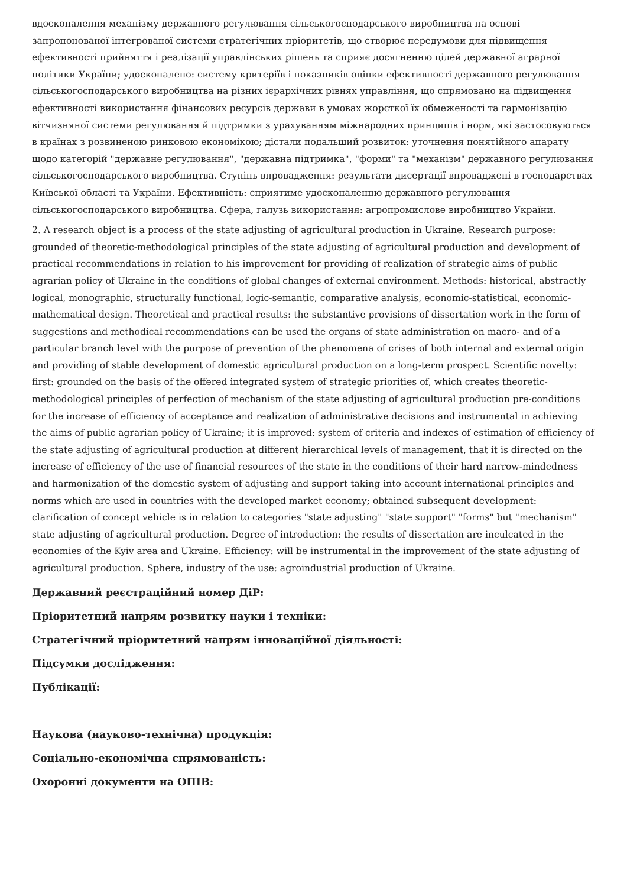вдосконалення механізму державного регулювання сільськогосподарського виробництва на основі запропонованої інтегрованої системи стратегічних пріоритетів, що створює передумови для підвищення ефективності прийняття і реалізації управлінських рішень та сприяє досягненню цілей державної аграрної політики України; удосконалено: систему критеріїв і показників оцінки ефективності державного регулювання сільськогосподарського виробництва на різних ієрархічних рівнях управління, що спрямовано на підвищення ефективності використання фінансових ресурсів держави в умовах жорсткої їх обмеженості та гармонізацію вітчизняної системи регулювання й підтримки з урахуванням міжнародних принципів і норм, які застосовуються в країнах з розвиненою ринковою економікою; дістали подальший розвиток: уточнення понятійного апарату щодо категорій "державне регулювання", "державна підтримка", "форми" та "механізм" державного регулювання сільськогосподарського виробництва. Ступінь впровадження: результати дисертації впроваджені в господарствах Київської області та України. Ефективність: сприятиме удосконаленню державного регулювання сільськогосподарського виробництва. Сфера, галузь використання: агропромислове виробництво України.
2. A research object is a process of the state adjusting of agricultural production in Ukraine. Research purpose: grounded of theoretic-methodological principles of the state adjusting of agricultural production and development of practical recommendations in relation to his improvement for providing of realization of strategic aims of public agrarian policy of Ukraine in the conditions of global changes of external environment. Methods: historical, abstractly logical, monographic, structurally functional, logic-semantic, comparative analysis, economic-statistical, economic-mathematical design. Theoretical and practical results: the substantive provisions of dissertation work in the form of suggestions and methodical recommendations can be used the organs of state administration on macro- and of a particular branch level with the purpose of prevention of the phenomena of crises of both internal and external origin and providing of stable development of domestic agricultural production on a long-term prospect. Scientific novelty: first: grounded on the basis of the offered integrated system of strategic priorities of, which creates theoretic-methodological principles of perfection of mechanism of the state adjusting of agricultural production pre-conditions for the increase of efficiency of acceptance and realization of administrative decisions and instrumental in achieving the aims of public agrarian policy of Ukraine; it is improved: system of criteria and indexes of estimation of efficiency of the state adjusting of agricultural production at different hierarchical levels of management, that it is directed on the increase of efficiency of the use of financial resources of the state in the conditions of their hard narrow-mindedness and harmonization of the domestic system of adjusting and support taking into account international principles and norms which are used in countries with the developed market economy; obtained subsequent development: clarification of concept vehicle is in relation to categories "state adjusting" "state support" "forms" but "mechanism" state adjusting of agricultural production. Degree of introduction: the results of dissertation are inculcated in the economies of the Kyiv area and Ukraine. Efficiency: will be instrumental in the improvement of the state adjusting of agricultural production. Sphere, industry of the use: agroindustrial production of Ukraine.
Державний реєстраційний номер ДіР:
Пріоритетний напрям розвитку науки і техніки:
Стратегічний пріоритетний напрям інноваційної діяльності:
Підсумки дослідження:
Публікації:
Наукова (науково-технічна) продукція:
Соціально-економічна спрямованість:
Охоронні документи на ОПІВ: